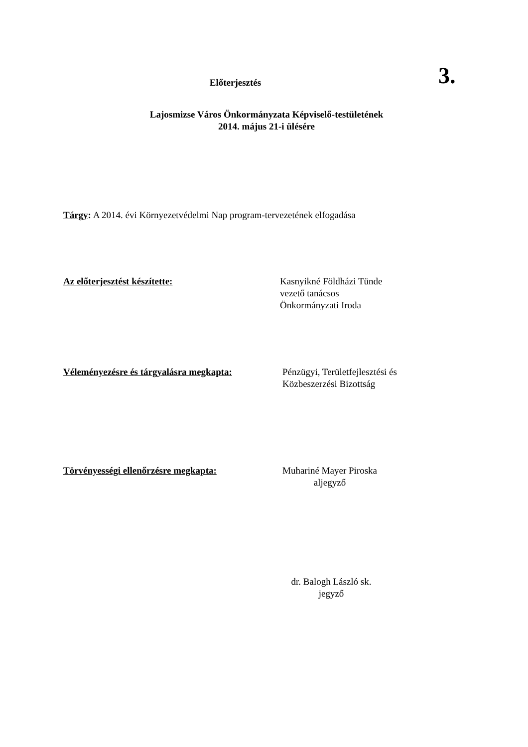Előterjesztés
3.
Lajosmizse Város Önkormányzata Képviselő-testületének
2014. május 21-i ülésére
Tárgy: A 2014. évi Környezetvédelmi Nap program-tervezetének elfogadása
Az előterjesztést készítette: Kasnyikné Földházi Tünde
vezető tanácsos
Önkormányzati Iroda
Véleményezésre és tárgyalásra megkapta:
Pénzügyi, Területfejlesztési és
Közbeszerzési Bizottság
Törvényességi ellenőrzésre megkapta: Muhariné Mayer Piroska
aljegyző
dr. Balogh László sk.
jegyző